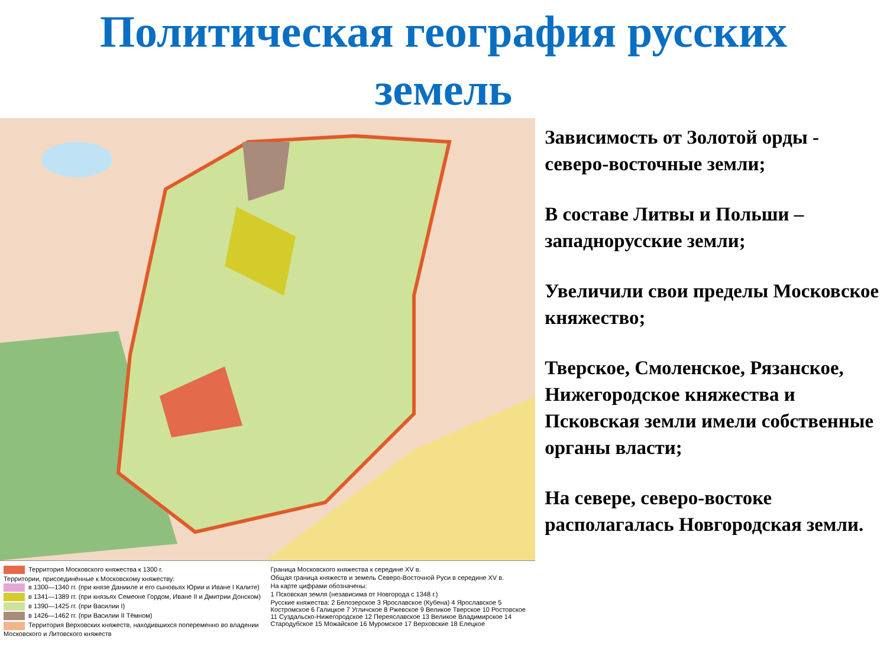Политическая география русских
земель
Территория Московского княжества к 1300 г.
Территории, присоединённые к Московскому княжеству:
в 1300—1340 гг. (при князе Данииле и его сыновьях Юрии и Иване I Калите)
в 1341—1389 гг. (при князьях Семеоне Гордом, Иване II и Дмитрии Донском)
в 1390—1425 гг. (при Василии I)
в 1426—1462 гг. (при Василии II Тёмном)
Территория Верховских княжеств, находившихся попеременно во владении Московского и Литовского княжеств
Граница Московского княжества к середине XV в.
Общая граница княжеств и земель Северо-Восточной Руси в середине XV в.
На карте цифрами обозначены:
1 Псковская земля (независима от Новгорода с 1348 г.)
Русские княжества: 2 Белозерское 3 Ярославское (Кубена) 4 Ярославское 5 Костромское 6 Галицкое 7 Угличское 8 Ржевское 9 Великое Тверское 10 Ростовское 11 Суздальско-Нижегородское 12 Переяславское 13 Великое Владимирское 14 Стародубское 15 Можайское 16 Муромское 17 Верховские 18 Елецкое
Зависимость от Золотой орды - северо-восточные земли;
В составе Литвы и Польши – западнорусские земли;
Увеличили свои пределы Московское княжество;
Тверское, Смоленское, Рязанское, Нижегородское княжества и Псковская земли имели собственные органы власти;
На севере, северо-востоке располагалась Новгородская земли.